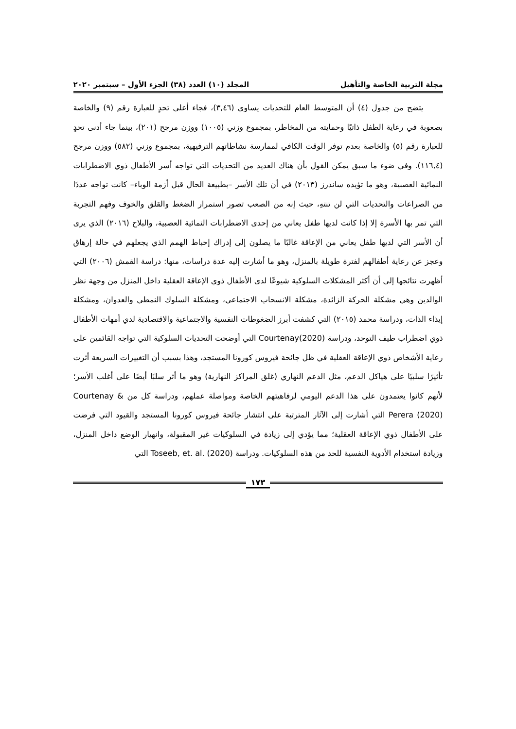مجلة التربية الخاصة والتأهيل المجلد (١٠) العدد (٣٨) الجزء الأول – سبتمبر ٢٠٢٠
يتضح من جدول (٤) أن المتوسط العام للتحديات يساوي (٣,٤٦)، فجاء أعلى تحدٍ للعبارة رقم (٩) والخاصة بصعوبة في رعاية الطفل ذاتيًا وحمايته من المخاطر، بمجموع وزني (١٠٠٥) ووزن مرجح (٢٠١)، بينما جاء أدنى تحدٍ للعبارة رقم (٥) والخاصة بعدم توفر الوقت الكافي لممارسة نشاطاتهم الترفيهية، بمجموع وزني (٥٨٢) ووزن مرجح (١١٦,٤). وفي ضوء ما سبق يمكن القول بأن هناك العديد من التحديات التي تواجه أسر الأطفال ذوي الاضطرابات النمائية العصبية، وهو ما تؤيده ساندرز (٢٠١٣) في أن تلك الأسر –بطبيعة الحال قبل أزمة الوباء– كانت تواجه عددًا من الصراعات والتحديات التي لن تنتهِ، حيث إنه من الصعب تصور استمرار الضغط والقلق والخوف وفهم التجربة التي تمر بها الأسرة إلا إذا كانت لديها طفل يعاني من إحدى الاضطرابات النمائية العصبية، والبلاح (٢٠١٦) الذي يرى أن الأسر التي لديها طفل يعاني من الإعاقة غالبًا ما يصلون إلى إدراك إحباط الهمم الذي يجعلهم في حالة إرهاق وعجز عن رعاية أطفالهم لفترة طويلة بالمنزل، وهو ما أشارت إليه عدة دراسات، منها: دراسة القمش (٢٠٠٦) التي أظهرت نتائجها إلى أن أكثر المشكلات السلوكية شيوعًا لدى الأطفال ذوي الإعاقة العقلية داخل المنزل من وجهة نظر الوالدين وهي مشكلة الحركة الزائدة، مشكلة الانسحاب الاجتماعي، ومشكلة السلوك النمطي والعدوان، ومشكلة إيذاء الذات، ودراسة محمد (٢٠١٥) التي كشفت أبرز الضغوطات النفسية والاجتماعية والاقتصادية لدي أمهات الأطفال ذوي اضطراب طيف التوحد، ودراسة Courtenay(2020) التي أوضحت التحديات السلوكية التي تواجه القائمين على رعاية الأشخاص ذوي الإعاقة العقلية في ظل جائحة فيروس كورونا المستجد، وهذا بسبب أن التغييرات السريعة أثرت تأثيرًا سلبيًا على هياكل الدعم، مثل الدعم النهاري (غلق المراكز النهارية) وهو ما أثر سلبًا أيضًا على أغلب الأسر؛ لأنهم كانوا يعتمدون على هذا الدعم اليومي لرفاهيتهم الخاصة ومواصلة عملهم، ودراسة كل من Courtenay & Perera (2020) التي أشارت إلى الآثار المترتبة على انتشار جائحة فيروس كورونا المستجد والقيود التي فرضت على الأطفال ذوي الإعاقة العقلية؛ مما يؤدي إلى زيادة في السلوكيات غير المقبولة، وانهيار الوضع داخل المنزل، وزيادة استخدام الأدوية النفسية للحد من هذه السلوكيات. ودراسة Toseeb, et. al. (2020) التي
١٧٣